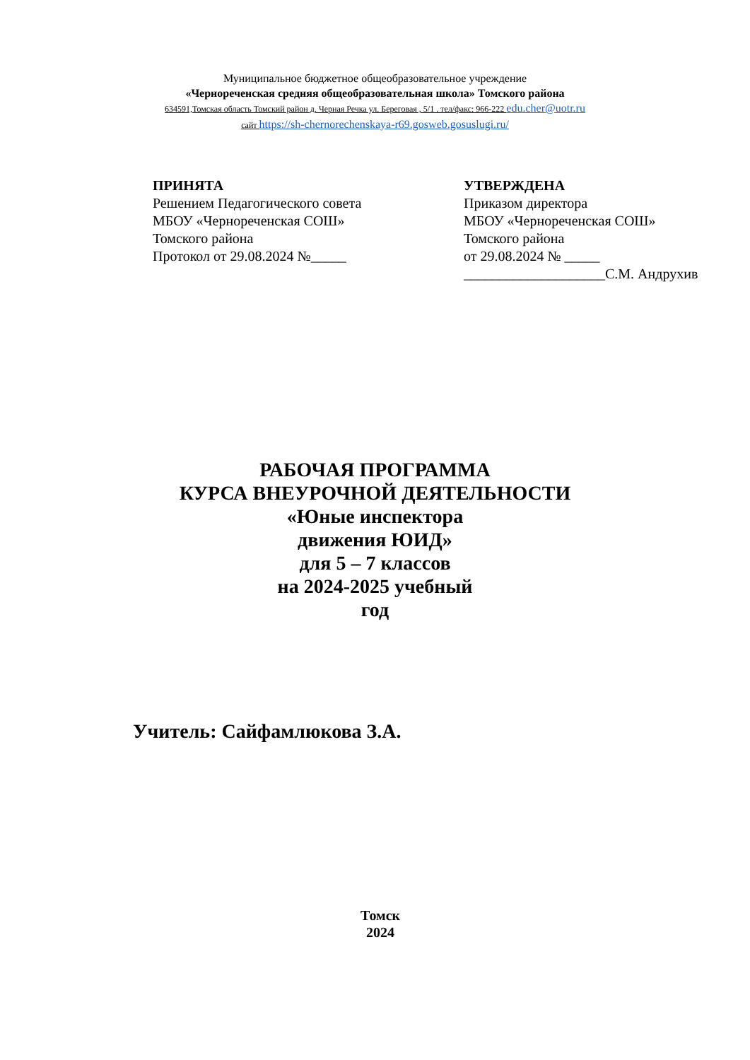Муниципальное бюджетное общеобразовательное учреждение
«Чернореченская средняя общеобразовательная школа» Томского района
634591,Томская область Томский район д. Черная Речка ул. Береговая , 5/1 . тел/факс: 966-222 edu.cher@uotr.ru
сайт https://sh-chernorechenskaya-r69.gosweb.gosuslugi.ru/
ПРИНЯТА
Решением Педагогического совета
МБОУ «Чернореченская СОШ»
Томского района
Протокол от 29.08.2024 №_____
УТВЕРЖДЕНА
Приказом директора
МБОУ «Чернореченская СОШ»
Томского района
от 29.08.2024 № _____
____________________С.М. Андрухив
РАБОЧАЯ ПРОГРАММА
КУРСА ВНЕУРОЧНОЙ ДЕЯТЕЛЬНОСТИ
«Юные инспектора
движения ЮИД»
для 5 – 7 классов
на 2024-2025 учебный
год
Учитель: Сайфамлюкова З.А.
Томск
2024